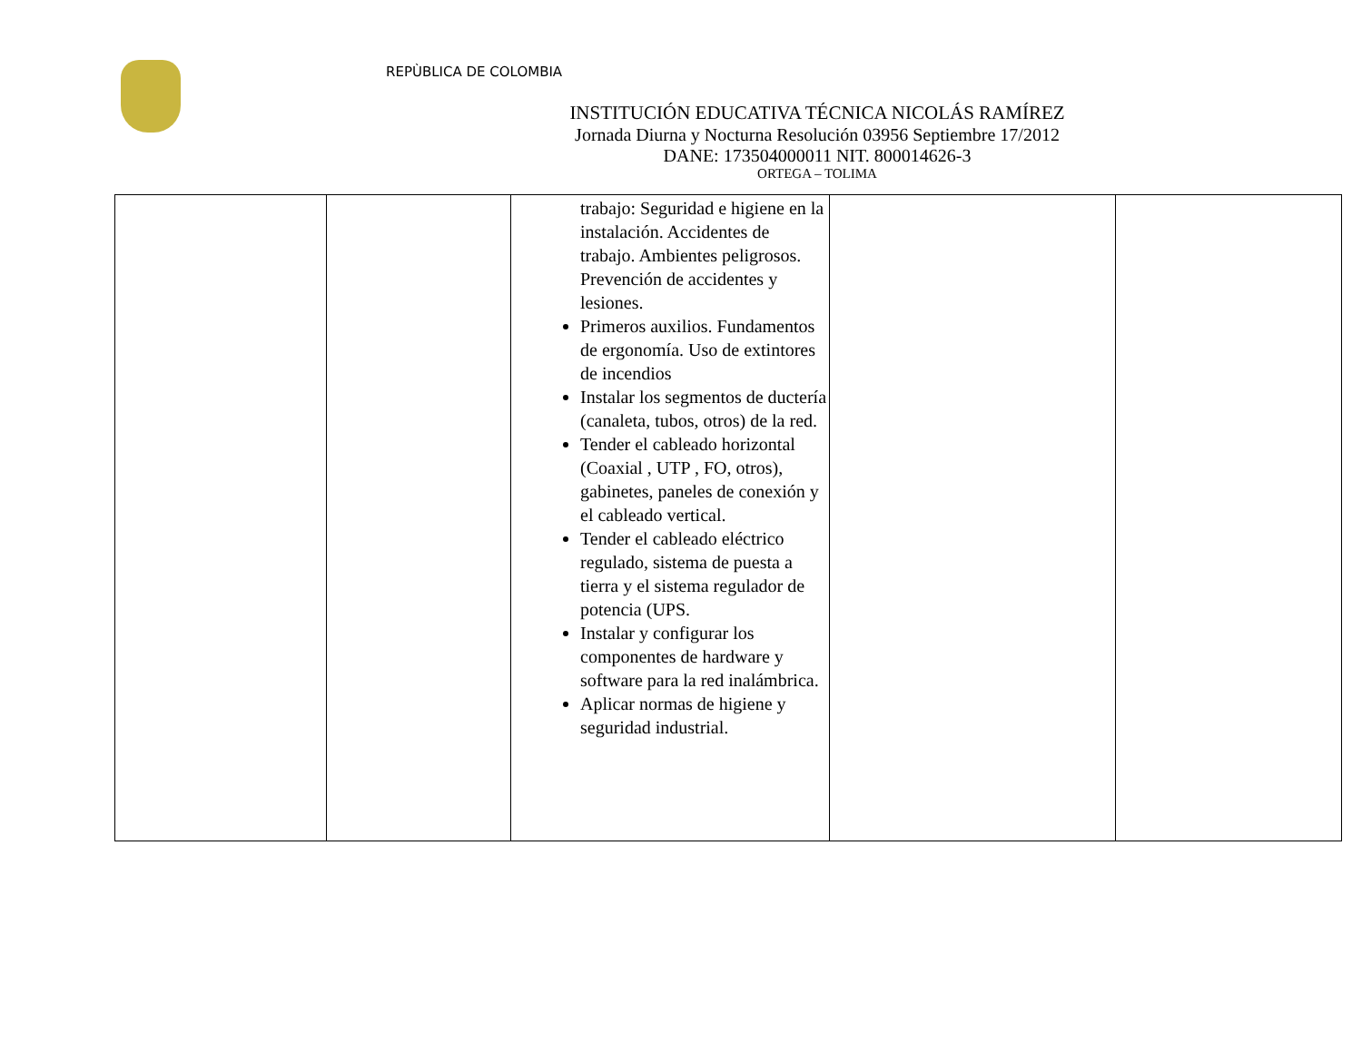REPÙBLICA DE COLOMBIA
INSTITUCIÓN EDUCATIVA TÉCNICA NICOLÁS RAMÍREZ
Jornada Diurna y Nocturna Resolución 03956 Septiembre 17/2012
DANE: 173504000011 NIT. 800014626-3
ORTEGA – TOLIMA
| | | trabajo: Seguridad e higiene en la instalación. Accidentes de trabajo. Ambientes peligrosos. Prevención de accidentes y lesiones. Primeros auxilios. Fundamentos de ergonomía. Uso de extintores de incendios Instalar los segmentos de ductería (canaleta, tubos, otros) de la red. Tender el cableado horizontal (Coaxial , UTP , FO, otros), gabinetes, paneles de conexión y el cableado vertical. Tender el cableado eléctrico regulado, sistema de puesta a tierra y el sistema regulador de potencia (UPS. Instalar y configurar los componentes de hardware y software para la red inalámbrica. Aplicar normas de higiene y seguridad industrial. | | |